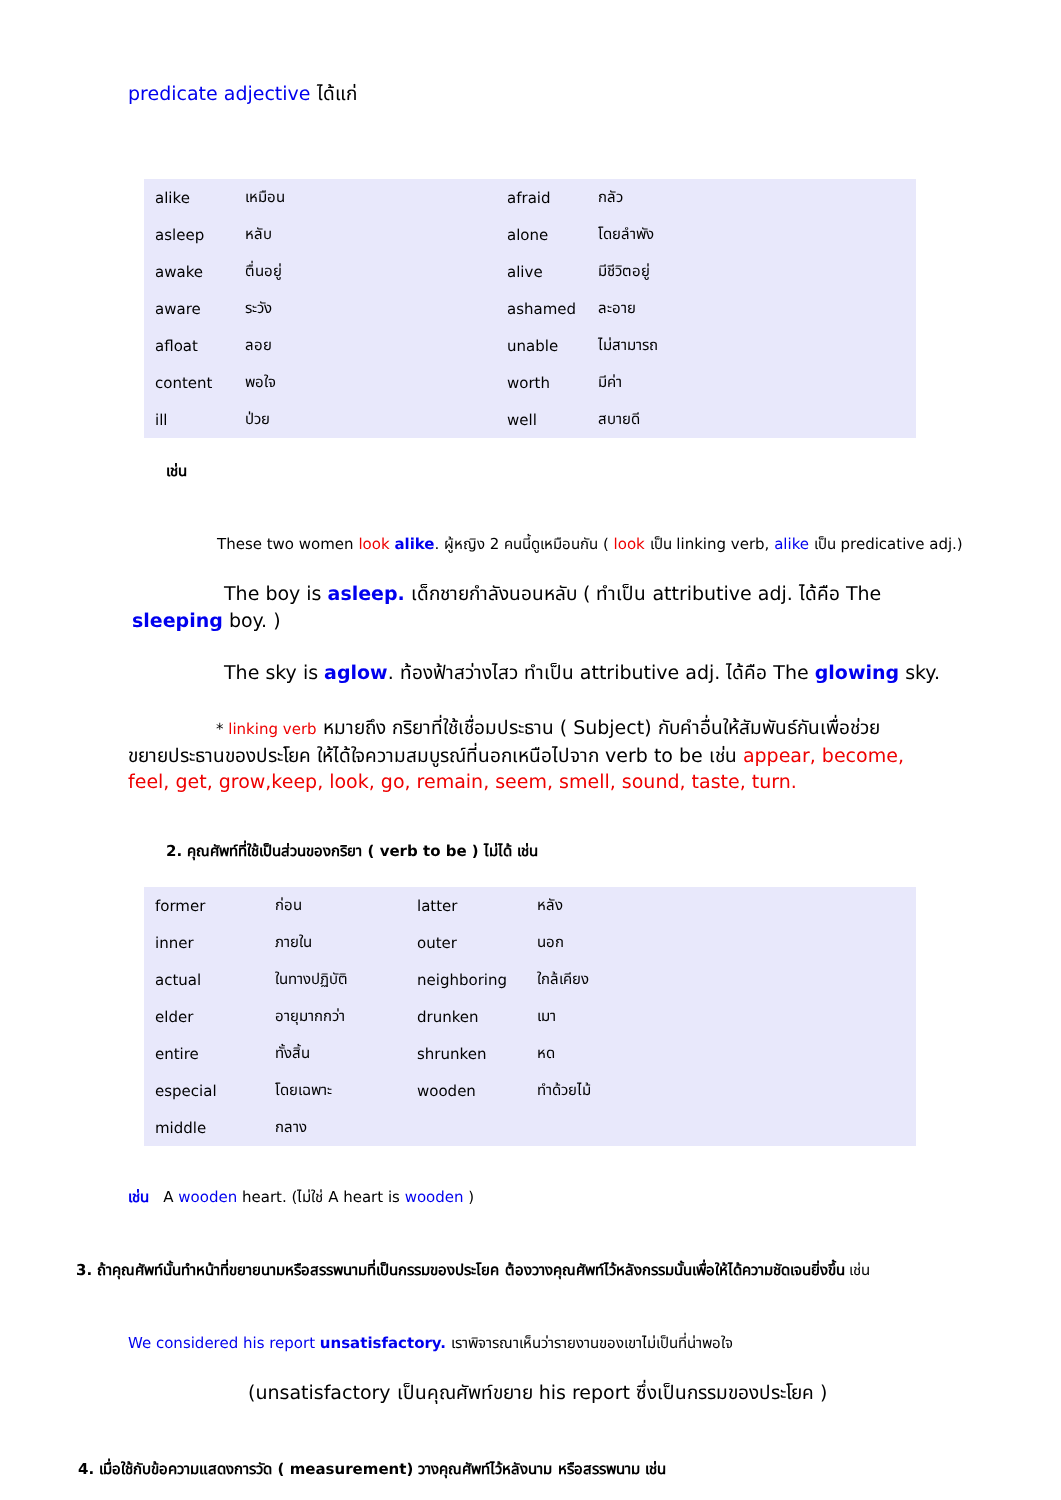predicate adjective ได้แก่
| alike | เหมือน | afraid | กลัว |
| asleep | หลับ | alone | โดยลำพัง |
| awake | ตื่นอยู่ | alive | มีชีวิตอยู่ |
| aware | ระวัง | ashamed | ละอาย |
| afloat | ลอย | unable | ไม่สามารถ |
| content | พอใจ | worth | มีค่า |
| ill | ป่วย | well | สบายดี |
เช่น
These two women look alike. ผู้หญิง 2 คนนี้ดูเหมือนกัน ( look เป็น linking verb, alike เป็น predicative adj.)
The boy is asleep. เด็กชายกำลังนอนหลับ ( ทำเป็น attributive adj. ได้คือ The sleeping boy. )
The sky is aglow. ท้องฟ้าสว่างไสว ทำเป็น attributive adj. ได้คือ The glowing sky.
* linking verb หมายถึง กริยาที่ใช้เชื่อมประธาน ( Subject) กับคำอื่นให้สัมพันธ์กันเพื่อช่วยขยายประธานของประโยค ให้ได้ใจความสมบูรณ์ที่นอกเหนือไปจาก verb to be เช่น appear, become, feel, get, grow,keep, look, go, remain, seem, smell, sound, taste, turn.
2. คุณศัพท์ที่ใช้เป็นส่วนของกริยา ( verb to be ) ไม่ได้ เช่น
| former | ก่อน | latter | หลัง |
| inner | ภายใน | outer | นอก |
| actual | ในทางปฏิบัติ | neighboring | ใกล้เคียง |
| elder | อายุมากกว่า | drunken | เมา |
| entire | ทั้งสิ้น | shrunken | หด |
| especial | โดยเฉพาะ | wooden | ทำด้วยไม้ |
| middle | กลาง | | |
เช่น A wooden heart. (ไม่ใช่ A heart is wooden )
3. ถ้าคุณศัพท์นั้นทำหน้าที่ขยายนามหรือสรรพนามที่เป็นกรรมของประโยค ต้องวางคุณศัพท์ไว้หลังกรรมนั้นเพื่อให้ได้ความชัดเจนยิ่งขึ้น เช่น
We considered his report unsatisfactory. เราพิจารณาเห็นว่ารายงานของเขาไม่เป็นที่น่าพอใจ
(unsatisfactory เป็นคุณศัพท์ขยาย his report ซึ่งเป็นกรรมของประโยค )
4. เมื่อใช้กับข้อความแสดงการวัด ( measurement) วางคุณศัพท์ไว้หลังนาม หรือสรรพนาม เช่น